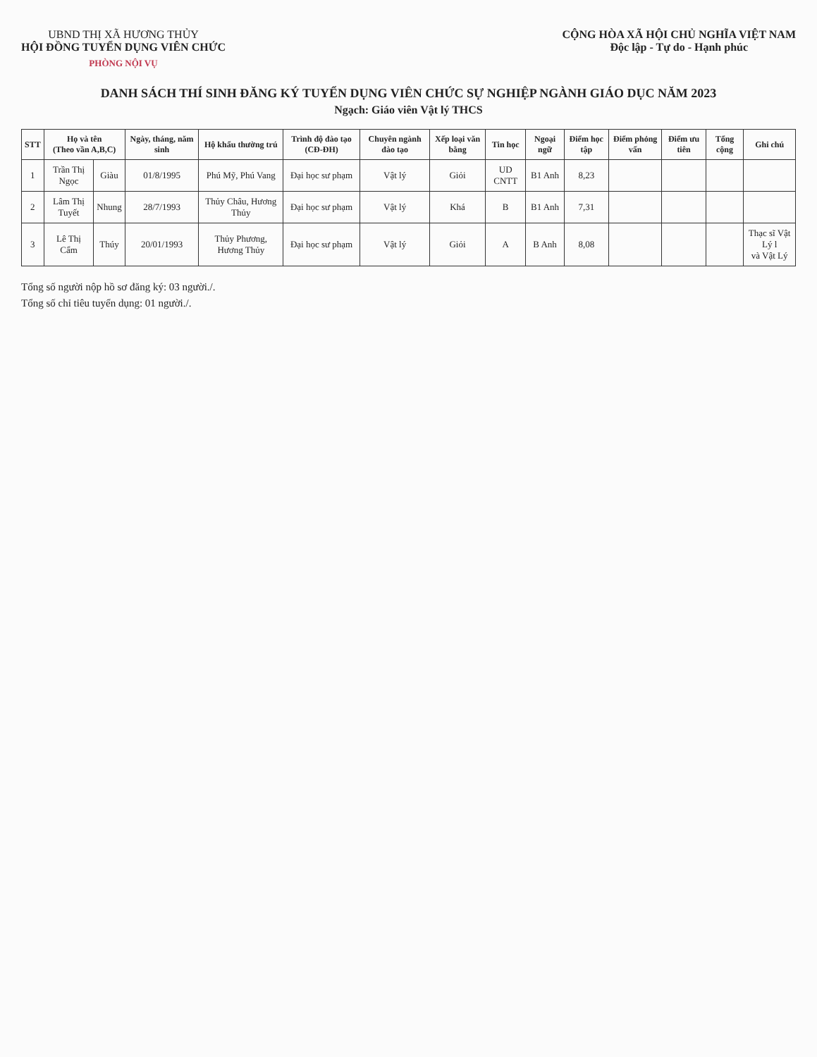UBND THỊ XÃ HƯƠNG THỦY
HỘI ĐỒNG TUYỂN DỤNG VIÊN CHỨC
PHÒNG NỘI VỤ
CỘNG HÒA XÃ HỘI CHỦ NGHĨA VIỆT NAM
Độc lập - Tự do - Hạnh phúc
DANH SÁCH THÍ SINH ĐĂNG KÝ TUYỂN DỤNG VIÊN CHỨC SỰ NGHIỆP NGÀNH GIÁO DỤC NĂM 2023
Ngạch: Giáo viên Vật lý THCS
| STT | Họ và tên (Theo vần A,B,C) | | Ngày, tháng, năm sinh | Hộ khẩu thường trú | Trình độ đào tạo (CĐ-ĐH) | Chuyên ngành đào tạo | Xếp loại văn bằng | Tin học | Ngoại ngữ | Điểm học tập | Điểm phỏng vấn | Điểm ưu tiên | Tổng cộng | Ghi chú |
| --- | --- | --- | --- | --- | --- | --- | --- | --- | --- | --- | --- | --- | --- | --- |
| 1 | Trần Thị Ngọc | Giàu | 01/8/1995 | Phú Mỹ, Phú Vang | Đại học sư phạm | Vật lý | Giỏi | UD CNTT | B1 Anh | 8,23 | | | | |
| 2 | Lâm Thị Tuyết | Nhung | 28/7/1993 | Thủy Châu, Hương Thủy | Đại học sư phạm | Vật lý | Khá | B | B1 Anh | 7,31 | | | | |
| 3 | Lê Thị Cẩm | Thúy | 20/01/1993 | Thủy Phương, Hương Thủy | Đại học sư phạm | Vật lý | Giỏi | A | B Anh | 8,08 | | | | Thạc sĩ Vật Lý l và Vật Lý |
Tổng số người nộp hồ sơ đăng ký: 03 người./.
Tổng số chỉ tiêu tuyển dụng: 01 người./.